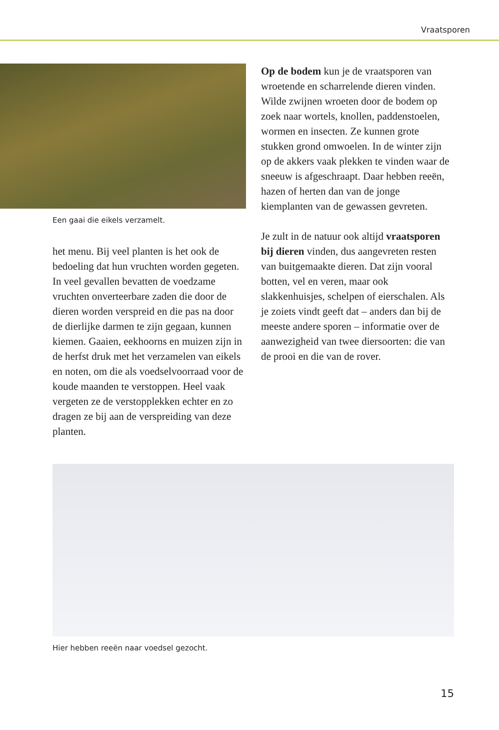Vraatsporen
Een gaai die eikels verzamelt.
het menu. Bij veel planten is het ook de bedoeling dat hun vruchten worden gegeten. In veel gevallen bevatten de voedzame vruchten onverteerbare zaden die door de dieren worden verspreid en die pas na door de dierlijke darmen te zijn gegaan, kunnen kiemen. Gaaien, eekhoorns en muizen zijn in de herfst druk met het verzamelen van eikels en noten, om die als voedselvoorraad voor de koude maanden te verstoppen. Heel vaak vergeten ze de verstopplekken echter en zo dragen ze bij aan de verspreiding van deze planten.
Op de bodem kun je de vraatsporen van wroetende en scharrelende dieren vinden. Wilde zwijnen wroeten door de bodem op zoek naar wortels, knollen, paddenstoelen, wormen en insecten. Ze kunnen grote stukken grond omwoelen. In de winter zijn op de akkers vaak plekken te vinden waar de sneeuw is afgeschraapt. Daar hebben reeën, hazen of herten dan van de jonge kiemplanten van de gewassen gevreten.
Je zult in de natuur ook altijd vraatsporen bij dieren vinden, dus aangevreten resten van buitgemaakte dieren. Dat zijn vooral botten, vel en veren, maar ook slakkenhuisjes, schelpen of eierschalen. Als je zoiets vindt geeft dat – anders dan bij de meeste andere sporen – informatie over de aanwezigheid van twee diersoorten: die van de prooi en die van de rover.
Hier hebben reeën naar voedsel gezocht.
15